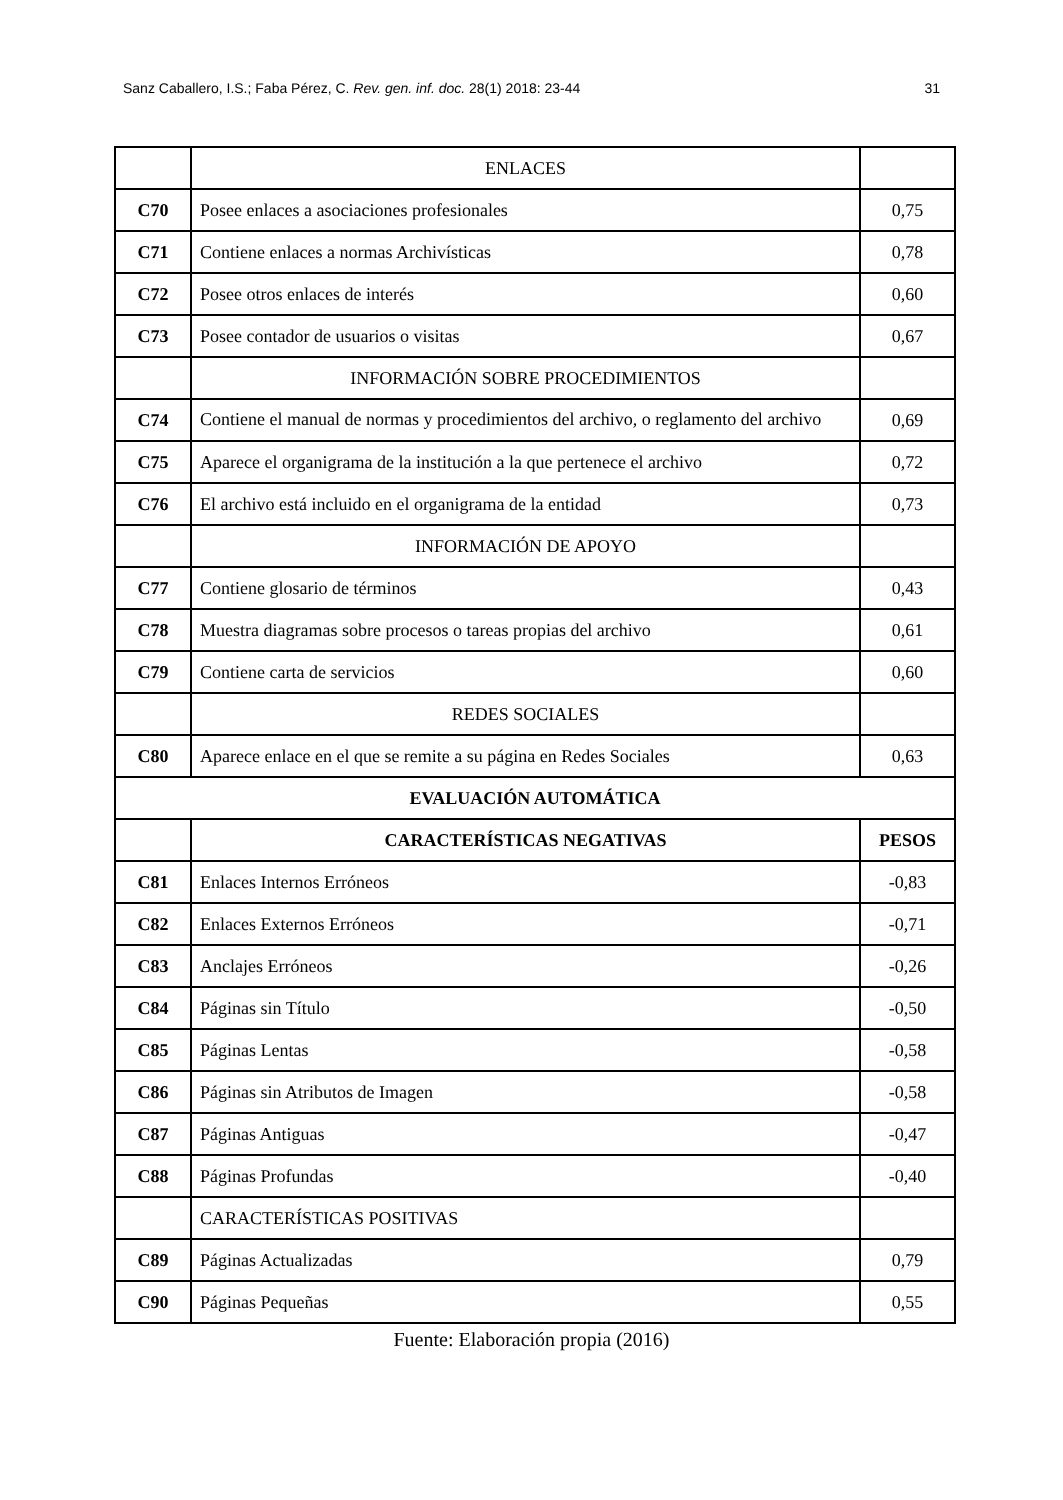Sanz Caballero, I.S.; Faba Pérez, C. Rev. gen. inf. doc. 28(1) 2018: 23-44 31
| | ENLACES | |
| C70 | Posee enlaces a asociaciones profesionales | 0,75 |
| C71 | Contiene enlaces a normas Archivísticas | 0,78 |
| C72 | Posee otros enlaces de interés | 0,60 |
| C73 | Posee contador de usuarios o visitas | 0,67 |
| | INFORMACIÓN SOBRE PROCEDIMIENTOS | |
| C74 | Contiene el manual de normas y procedimientos del archivo, o reglamento del archivo | 0,69 |
| C75 | Aparece el organigrama de la institución a la que pertenece el archivo | 0,72 |
| C76 | El archivo está incluido en el organigrama de la entidad | 0,73 |
| | INFORMACIÓN DE APOYO | |
| C77 | Contiene glosario de términos | 0,43 |
| C78 | Muestra diagramas sobre procesos o tareas propias del archivo | 0,61 |
| C79 | Contiene carta de servicios | 0,60 |
| | REDES SOCIALES | |
| C80 | Aparece enlace en el que se remite a su página en Redes Sociales | 0,63 |
| EVALUACIÓN AUTOMÁTICA | | |
| | CARACTERÍSTICAS NEGATIVAS | PESOS |
| C81 | Enlaces Internos Erróneos | -0,83 |
| C82 | Enlaces Externos Erróneos | -0,71 |
| C83 | Anclajes Erróneos | -0,26 |
| C84 | Páginas sin Título | -0,50 |
| C85 | Páginas Lentas | -0,58 |
| C86 | Páginas sin Atributos de Imagen | -0,58 |
| C87 | Páginas Antiguas | -0,47 |
| C88 | Páginas Profundas | -0,40 |
| | CARACTERÍSTICAS POSITIVAS | |
| C89 | Páginas Actualizadas | 0,79 |
| C90 | Páginas Pequeñas | 0,55 |
Fuente: Elaboración propia (2016)